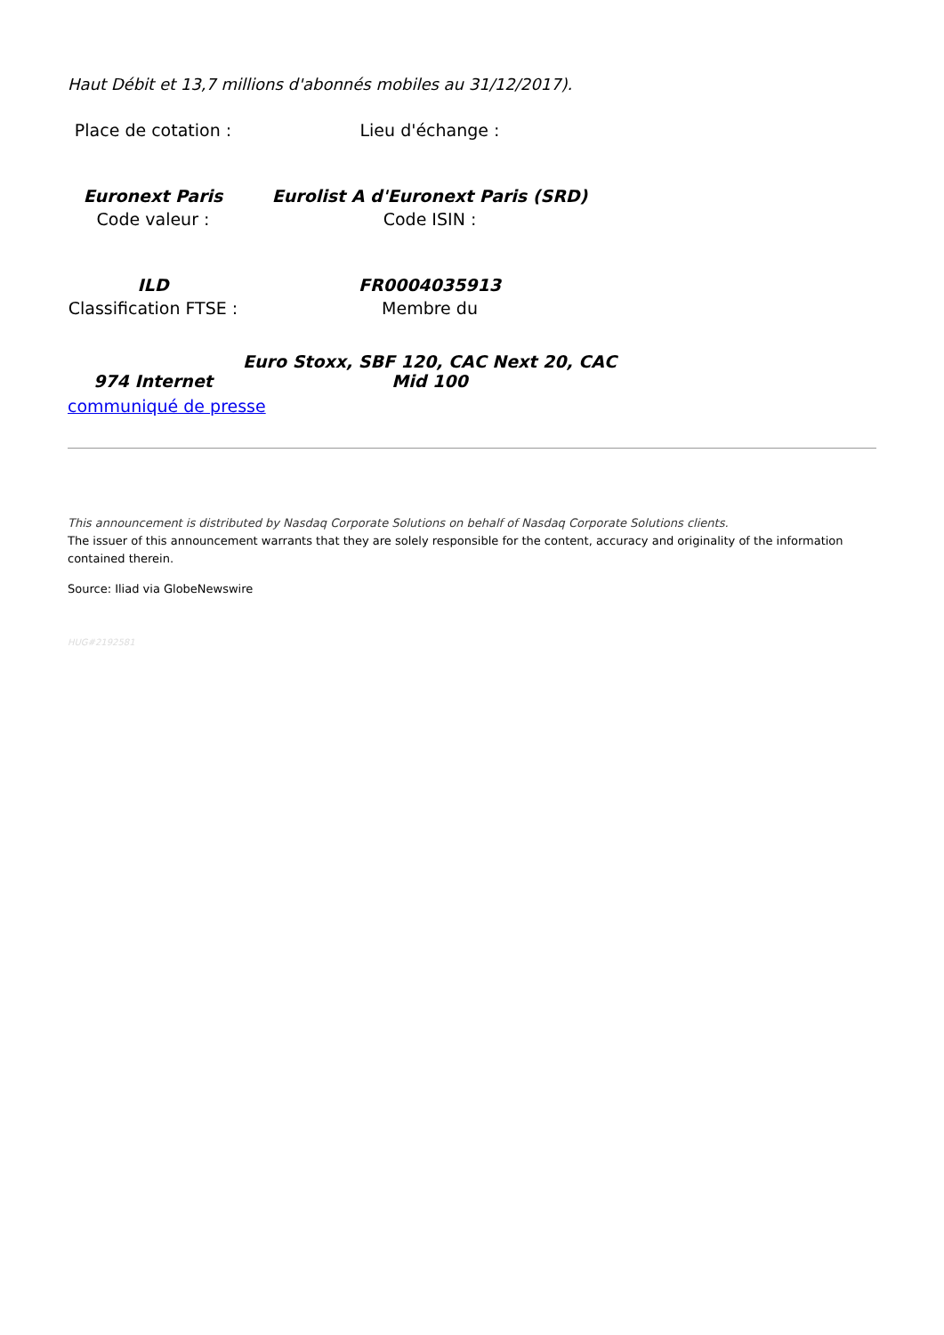Haut Débit et 13,7 millions d'abonnés mobiles au 31/12/2017).
| Place de cotation : | Lieu d'échange : |
| Euronext Paris | Eurolist A d'Euronext Paris (SRD) |
| Code valeur : | Code ISIN : |
| ILD | FR0004035913 |
| Classification FTSE : | Membre du |
| 974 Internet | Euro Stoxx, SBF 120, CAC Next 20, CAC Mid 100 |
communiqué de presse
This announcement is distributed by Nasdaq Corporate Solutions on behalf of Nasdaq Corporate Solutions clients.
The issuer of this announcement warrants that they are solely responsible for the content, accuracy and originality of the information contained therein.
Source: Iliad via GlobeNewswire
HUG#2192581